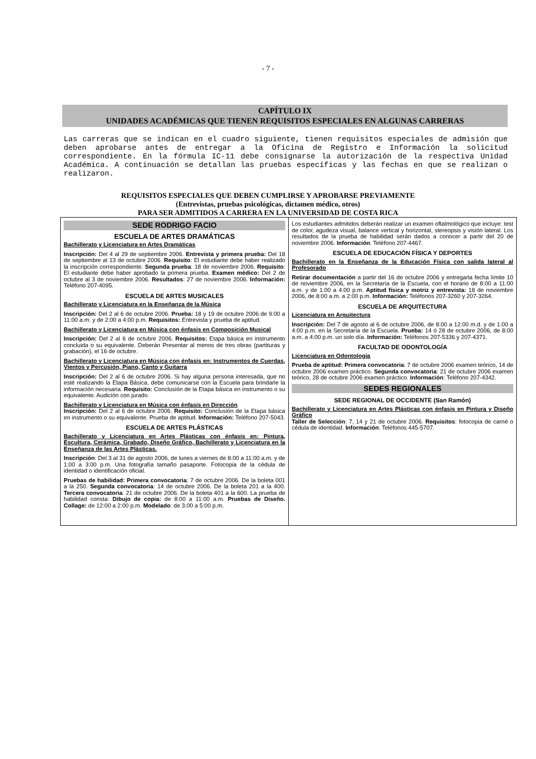- 7 -
CAPÍTULO IX
UNIDADES ACADÉMICAS QUE TIENEN REQUISITOS ESPECIALES EN ALGUNAS CARRERAS
Las carreras que se indican en el cuadro siguiente, tienen requisitos especiales de admisión que deben aprobarse antes de entregar a la Oficina de Registro e Información la solicitud correspondiente. En la fórmula IC-11 debe consignarse la autorización de la respectiva Unidad Académica. A continuación se detallan las pruebas específicas y las fechas en que se realizan o realizaron.
REQUISITOS ESPECIALES QUE DEBEN CUMPLIRSE Y APROBARSE PREVIAMENTE
(Entrevistas, pruebas psicológicas, dictamen médico, otros)
PARA SER ADMITIDOS A CARRERA EN LA UNIVERSIDAD DE COSTA RICA
| SEDE RODRIGO FACIO ESCUELA DE ARTES DRAMÁTICAS Bachillerato y Licenciatura en Artes Dramáticas Inscripción: Del 4 al 29 de septiembre 2006. Entrevista y primera prueba: Del 18 de septiembre al 13 de octubre 2006. Requisito : El estudiante debe haber realizado la inscripción correspondiente. Segunda prueba : 18 de noviembre 2006. Requisito : El estudiante debe haber aprobado la primera prueba. Examen médico: Del 2 de octubre al 3 de noviembre 2006. Resultados : 27 de noviembre 2006. Información: Teléfono 207-4095. ESCUELA DE ARTES MUSICALES Bachillerato y Licenciatura en la Enseñanza de la Música Inscripción: Del 2 al 6 de octubre 2006. Prueba: 18 y 19 de octubre 2006 de 9:00 a 11:00 a.m. y de 2:00 a 4:00 p.m. Requisitos: Entrevista y prueba de aptitud. Bachillerato y Licenciatura en Música con énfasis en Composición Musical Inscripción: Del 2 al 6 de octubre 2006. Requisitos: Etapa básica en instrumento concluida o su equivalente. Deberán Presentar al menos de tres obras (partituras y grabación), el 16 de octubre. Bachillerato y Licenciatura en Música con énfasis en: Instrumentos de Cuerdas, Vientos y Percusión, Piano, Canto y Guitarra Inscripción: Del 2 al 6 de octubre 2006. Si hay alguna persona interesada, que no esté realizando la Etapa Básica, debe comunicarse con la Escuela para brindarle la información necesaria. Requisito: Conclusión de la Etapa básica en instrumento o su equivalente. Audición con jurado. Bachillerato y Licenciatura en Música con énfasis en Dirección Inscripción: Del 2 al 6 de octubre 2006. Requisito: Conclusión de la Etapa básica en instrumento o su equivalente. Prueba de aptitud. Información: Teléfono 207-5043. ESCUELA DE ARTES PLÁSTICAS Bachillerato y Licenciatura en Artes Plásticas con énfasis en: Pintura, Escultura, Cerámica, Grabado, Diseño Gráfico, Bachillerato y Licenciatura en la Enseñanza de las Artes Plásticas. Inscripción : Del 3 al 31 de agosto 2006, de lunes a viernes de 8:00 a 11:00 a.m. y de 1:00 a 3:00 p.m. Una fotografía tamaño pasaporte. Fotocopia de la cédula de identidad o identificación oficial. Pruebas de habilidad: Primera convocatoria : 7 de octubre 2006. De la boleta 001 a la 250. Segunda convocatoria : 14 de octubre 2006. De la boleta 201 a la 400. Tercera convocatoria : 21 de octubre 2006. De la boleta 401 a la 600. La prueba de habilidad consta: Dibujo de copia: de 8:00 a 11:00 a.m. Pruebas de Diseño. Collage: de 12:00 a 2:00 p.m. Modelado : de 3:00 a 5:00 p.m. | Los estudiantes admitidos deberán realizar un examen oftalmológico que incluye: test de color, agudeza visual, balance vertical y horizontal, stereopsis y visión lateral. Los resultados de la prueba de habilidad serán dados a conocer a partir del 20 de noviembre 2006. Información : Teléfono 207-4467. ESCUELA DE EDUCACIÓN FÍSICA Y DEPORTES Bachillerato en la Enseñanza de la Educación Física con salida lateral al Profesorado Retirar documentación a partir del 16 de octubre 2006 y entregarla fecha límite 10 de noviembre 2006, en la Secretaría de la Escuela, con el horario de 8:00 a 11:00 a.m. y de 1:00 a 4:00 p.m. Aptitud física y motriz y entrevista: 18 de noviembre 2006, de 8:00 a.m. a 2:00 p.m. Información: Teléfonos 207-3260 y 207-3264. ESCUELA DE ARQUITECTURA Licenciatura en Arquitectura Inscripción: Del 7 de agosto al 6 de octubre 2006, de 8:00 a 12:00 m.d. y de 1:00 a 4:00 p.m. en la Secretaría de la Escuela. Prueba: 14 ó 28 de octubre 2006, de 8:00 a.m. a 4:00 p.m. un solo día. Información: Teléfonos 207-5336 y 207-4371. FACULTAD DE ODONTOLOGÍA Licenciatura en Odontología Prueba de aptitud: Primera convocatoria : 7 de octubre 2006 examen teórico, 14 de octubre 2006 examen práctico. Segunda convocatoria : 21 de octubre 2006 examen teórico, 28 de octubre 2006 examen práctico. Información : Teléfono 207-4342. SEDES REGIONALES SEDE REGIONAL DE OCCIDENTE (San Ramón) Bachillerato y Licenciatura en Artes Plásticas con énfasis en Pintura y Diseño Gráfico Taller de Selección : 7, 14 y 21 de octubre 2006. Requisitos : fotocopia de carné o cédula de identidad. Información : Teléfonos 445-5707. |